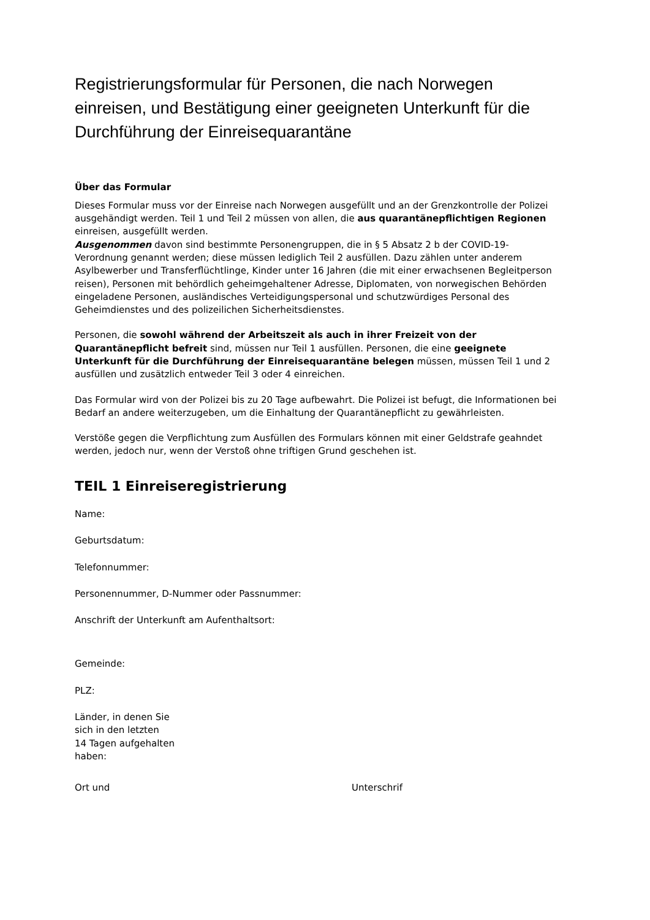Registrierungsformular für Personen, die nach Norwegen einreisen, und Bestätigung einer geeigneten Unterkunft für die Durchführung der Einreisequarantäne
Über das Formular
Dieses Formular muss vor der Einreise nach Norwegen ausgefüllt und an der Grenzkontrolle der Polizei ausgehändigt werden. Teil 1 und Teil 2 müssen von allen, die aus quarantänepflichtigen Regionen einreisen, ausgefüllt werden.
Ausgenommen davon sind bestimmte Personengruppen, die in § 5 Absatz 2 b der COVID-19-Verordnung genannt werden; diese müssen lediglich Teil 2 ausfüllen. Dazu zählen unter anderem Asylbewerber und Transferflüchtlinge, Kinder unter 16 Jahren (die mit einer erwachsenen Begleitperson reisen), Personen mit behördlich geheimgehaltener Adresse, Diplomaten, von norwegischen Behörden eingeladene Personen, ausländisches Verteidigungspersonal und schutzwürdiges Personal des Geheimdienstes und des polizeilichen Sicherheitsdienstes.
Personen, die sowohl während der Arbeitszeit als auch in ihrer Freizeit von der Quarantänepflicht befreit sind, müssen nur Teil 1 ausfüllen. Personen, die eine geeignete Unterkunft für die Durchführung der Einreisequarantäne belegen müssen, müssen Teil 1 und 2 ausfüllen und zusätzlich entweder Teil 3 oder 4 einreichen.
Das Formular wird von der Polizei bis zu 20 Tage aufbewahrt. Die Polizei ist befugt, die Informationen bei Bedarf an andere weiterzugeben, um die Einhaltung der Quarantänepflicht zu gewährleisten.
Verstöße gegen die Verpflichtung zum Ausfüllen des Formulars können mit einer Geldstrafe geahndet werden, jedoch nur, wenn der Verstoß ohne triftigen Grund geschehen ist.
TEIL 1 Einreiseregistrierung
Name:
Geburtsdatum:
Telefonnummer:
Personennummer, D-Nummer oder Passnummer:
Anschrift der Unterkunft am Aufenthaltsort:
Gemeinde:
PLZ:
Länder, in denen Sie
sich in den letzten
14 Tagen aufgehalten
haben:
Ort und Unterschrif